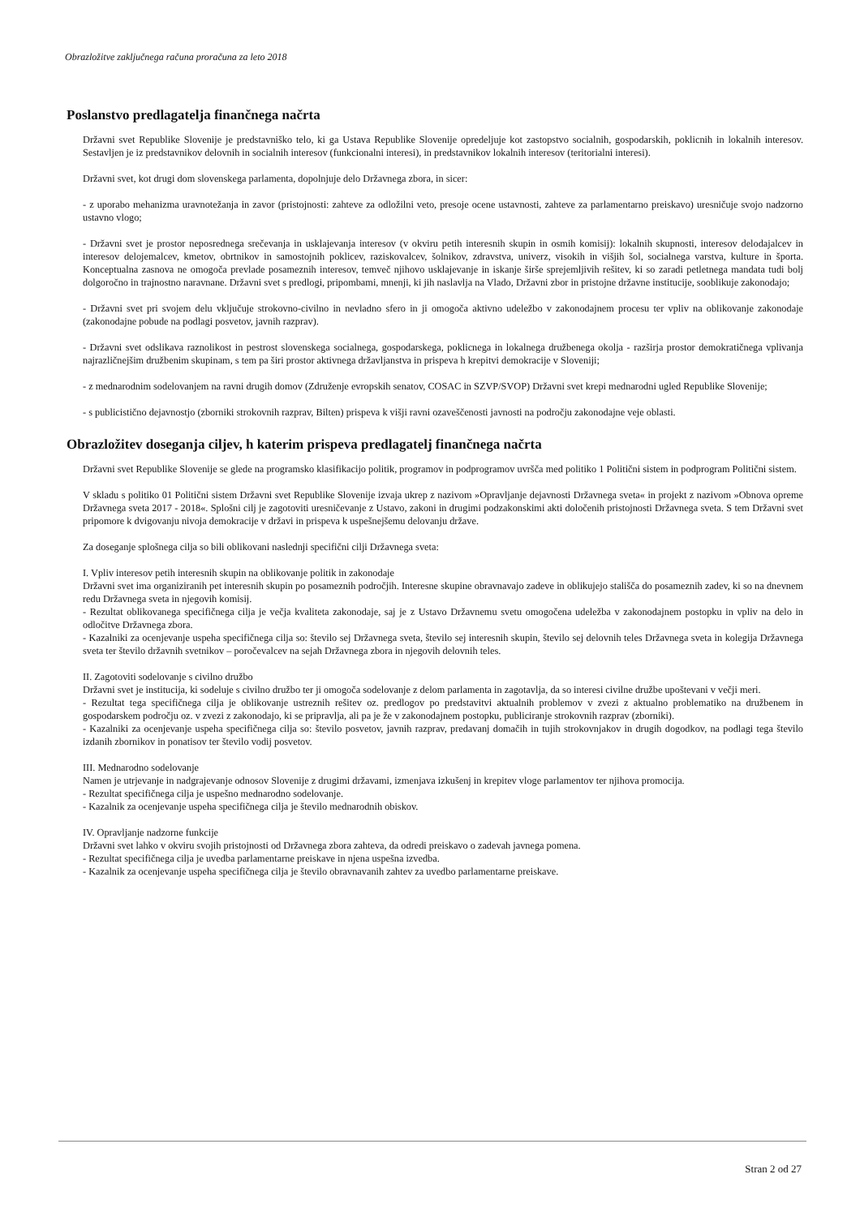Obrazložitve zaključnega računa proračuna za leto 2018
Poslanstvo predlagatelja finančnega načrta
Državni svet Republike Slovenije je predstavniško telo, ki ga Ustava Republike Slovenije opredeljuje kot zastopstvo socialnih, gospodarskih, poklicnih in lokalnih interesov. Sestavljen je iz predstavnikov delovnih in socialnih interesov (funkcionalni interesi), in predstavnikov lokalnih interesov (teritorialni interesi).
Državni svet, kot drugi dom slovenskega parlamenta, dopolnjuje delo Državnega zbora, in sicer:
- z uporabo mehanizma uravnotežanja in zavor (pristojnosti: zahteve za odložilni veto, presoje ocene ustavnosti, zahteve za parlamentarno preiskavo) uresničuje svojo nadzorno ustavno vlogo;
- Državni svet je prostor neposrednega srečevanja in usklajevanja interesov (v okviru petih interesnih skupin in osmih komisij): lokalnih skupnosti, interesov delodajalcev in interesov delojemalcev, kmetov, obrtnikov in samostojnih poklicev, raziskovalcev, šolnikov, zdravstva, univerz, visokih in višjih šol, socialnega varstva, kulture in športa. Konceptualna zasnova ne omogoča prevlade posameznih interesov, temveč njihovo usklajevanje in iskanje širše sprejemljivih rešitev, ki so zaradi petletnega mandata tudi bolj dolgoročno in trajnostno naravnane. Državni svet s predlogi, pripombami, mnenji, ki jih naslavlja na Vlado, Državni zbor in pristojne državne institucije, sooblikuje zakonodajo;
- Državni svet pri svojem delu vključuje strokovno-civilno in nevladno sfero in ji omogoča aktivno udeležbo v zakonodajnem procesu ter vpliv na oblikovanje zakonodaje (zakonodajne pobude na podlagi posvetov, javnih razprav).
- Državni svet odslikava raznolikost in pestrost slovenskega socialnega, gospodarskega, poklicnega in lokalnega družbenega okolja - razširja prostor demokratičnega vplivanja najrazličnejšim družbenim skupinam, s tem pa širi prostor aktivnega državljanstva in prispeva h krepitvi demokracije v Sloveniji;
- z mednarodnim sodelovanjem na ravni drugih domov (Združenje evropskih senatov, COSAC in SZVP/SVOP) Državni svet krepi mednarodni ugled Republike Slovenije;
- s publicistično dejavnostjo (zborniki strokovnih razprav, Bilten) prispeva k višji ravni ozaveščenosti javnosti na področju zakonodajne veje oblasti.
Obrazložitev doseganja ciljev, h katerim prispeva predlagatelj finančnega načrta
Državni svet Republike Slovenije se glede na programsko klasifikacijo politik, programov in podprogramov uvršča med politiko 1 Politični sistem in podprogram Politični sistem.
V skladu s politiko 01 Politični sistem Državni svet Republike Slovenije izvaja ukrep z nazivom »Opravljanje dejavnosti Državnega sveta« in projekt z nazivom »Obnova opreme Državnega sveta 2017 - 2018«. Splošni cilj je zagotoviti uresničevanje z Ustavo, zakoni in drugimi podzakonskimi akti določenih pristojnosti Državnega sveta. S tem Državni svet pripomore k dvigovanju nivoja demokracije v državi in prispeva k uspešnejšemu delovanju države.
Za doseganje splošnega cilja so bili oblikovani naslednji specifični cilji Državnega sveta:
I. Vpliv interesov petih interesnih skupin na oblikovanje politik in zakonodaje
Državni svet ima organiziranih pet interesnih skupin po posameznih področjih. Interesne skupine obravnavajo zadeve in oblikujejo stališča do posameznih zadev, ki so na dnevnem redu Državnega sveta in njegovih komisij.
- Rezultat oblikovanega specifičnega cilja je večja kvaliteta zakonodaje, saj je z Ustavo Državnemu svetu omogočena udeležba v zakonodajnem postopku in vpliv na delo in odločitve Državnega zbora.
- Kazalniki za ocenjevanje uspeha specifičnega cilja so: število sej Državnega sveta, število sej interesnih skupin, število sej delovnih teles Državnega sveta in kolegija Državnega sveta ter število državnih svetnikov – poročevalcev na sejah Državnega zbora in njegovih delovnih teles.
II. Zagotoviti sodelovanje s civilno družbo
Državni svet je institucija, ki sodeluje s civilno družbo ter ji omogoča sodelovanje z delom parlamenta in zagotavlja, da so interesi civilne družbe upoštevani v večji meri.
- Rezultat tega specifičnega cilja je oblikovanje ustreznih rešitev oz. predlogov po predstavitvi aktualnih problemov v zvezi z aktualno problematiko na družbenem in gospodarskem področju oz. v zvezi z zakonodajo, ki se pripravlja, ali pa je že v zakonodajnem postopku, publiciranje strokovnih razprav (zborniki).
- Kazalniki za ocenjevanje uspeha specifičnega cilja so: število posvetov, javnih razprav, predavanj domačih in tujih strokovnjakov in drugih dogodkov, na podlagi tega število izdanih zbornikov in ponatisov ter število vodij posvetov.
III. Mednarodno sodelovanje
Namen je utrjevanje in nadgrajevanje odnosov Slovenije z drugimi državami, izmenjava izkušenj in krepitev vloge parlamentov ter njihova promocija.
- Rezultat specifičnega cilja je uspešno mednarodno sodelovanje.
- Kazalnik za ocenjevanje uspeha specifičnega cilja je število mednarodnih obiskov.
IV. Opravljanje nadzorne funkcije
Državni svet lahko v okviru svojih pristojnosti od Državnega zbora zahteva, da odredi preiskavo o zadevah javnega pomena.
- Rezultat specifičnega cilja je uvedba parlamentarne preiskave in njena uspešna izvedba.
- Kazalnik za ocenjevanje uspeha specifičnega cilja je število obravnavanih zahtev za uvedbo parlamentarne preiskave.
Stran 2 od 27